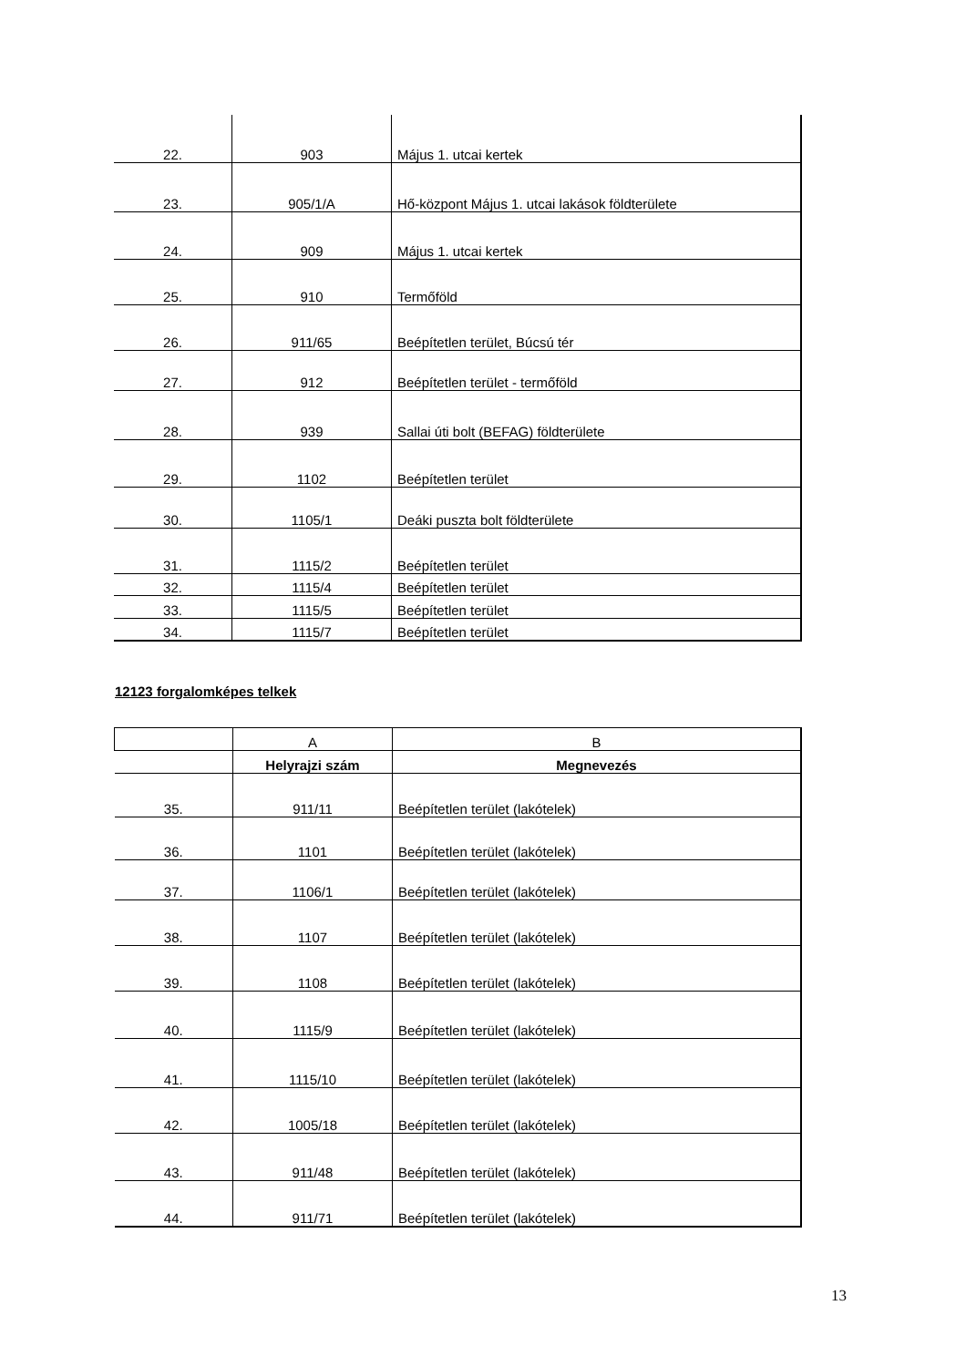| 22. | 903 | Május 1. utcai kertek |
| 23. | 905/1/A | Hő-központ Május 1. utcai lakások földterülete |
| 24. | 909 | Május 1. utcai kertek |
| 25. | 910 | Termőföld |
| 26. | 911/65 | Beépítetlen terület, Búcsú tér |
| 27. | 912 | Beépítetlen terület - termőföld |
| 28. | 939 | Sallai úti bolt (BEFAG) földterülete |
| 29. | 1102 | Beépítetlen terület |
| 30. | 1105/1 | Deáki puszta bolt földterülete |
| 31. | 1115/2 | Beépítetlen terület |
| 32. | 1115/4 | Beépítetlen terület |
| 33. | 1115/5 | Beépítetlen terület |
| 34. | 1115/7 | Beépítetlen terület |
12123 forgalomképes telkek
| | A | B |
| | Helyrajzi szám | Megnevezés |
| 35. | 911/11 | Beépítetlen terület (lakótelek) |
| 36. | 1101 | Beépítetlen terület (lakótelek) |
| 37. | 1106/1 | Beépítetlen terület (lakótelek) |
| 38. | 1107 | Beépítetlen terület (lakótelek) |
| 39. | 1108 | Beépítetlen terület (lakótelek) |
| 40. | 1115/9 | Beépítetlen terület (lakótelek) |
| 41. | 1115/10 | Beépítetlen terület (lakótelek) |
| 42. | 1005/18 | Beépítetlen terület (lakótelek) |
| 43. | 911/48 | Beépítetlen terület (lakótelek) |
| 44. | 911/71 | Beépítetlen terület (lakótelek) |
13